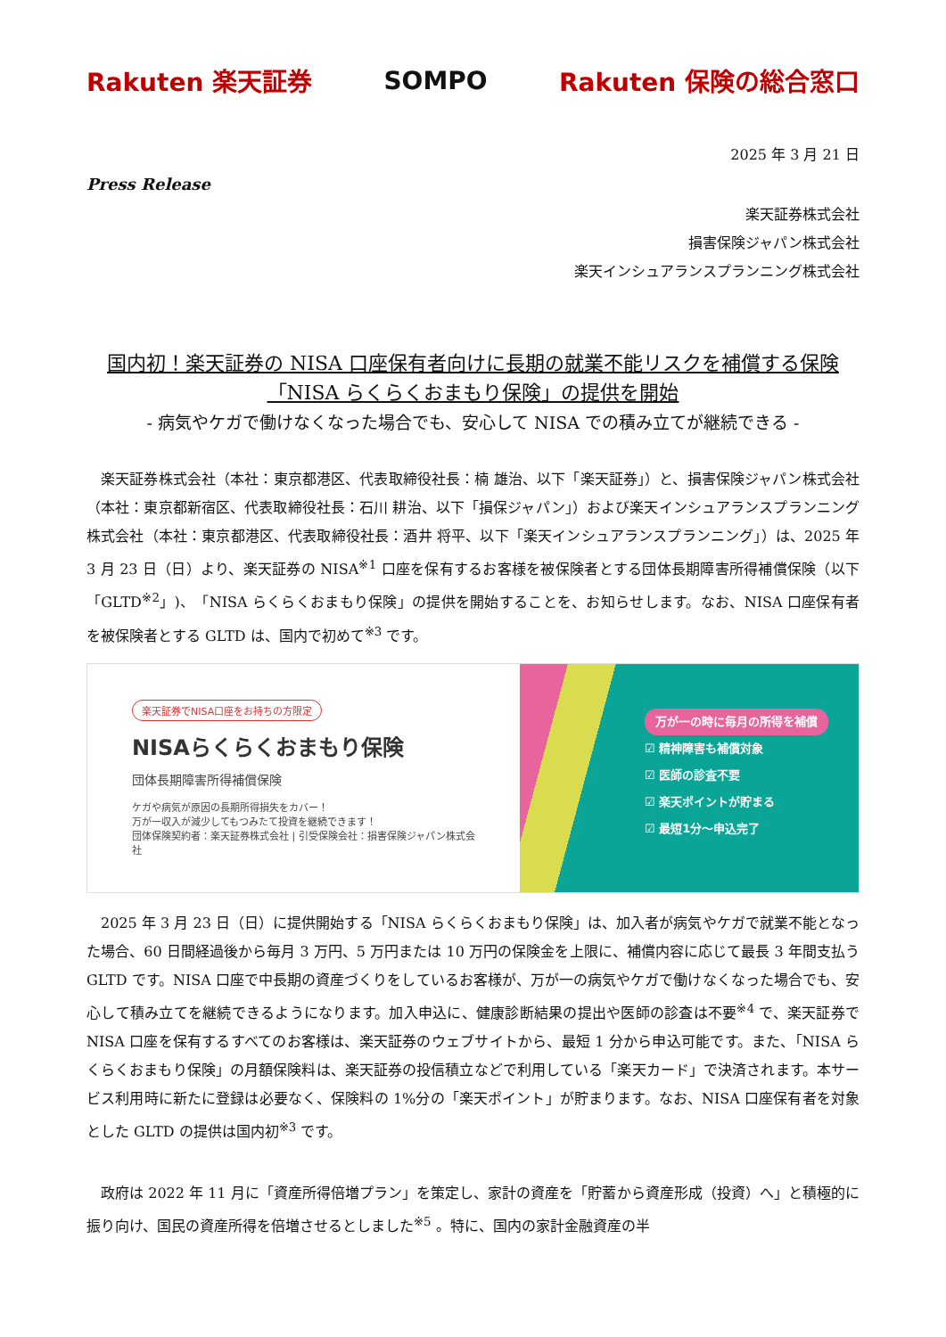Rakuten 楽天証券 SOMPO Rakuten 保険の総合窓口
2025 年 3 月 21 日
Press Release
楽天証券株式会社
損害保険ジャパン株式会社
楽天インシュアランスプランニング株式会社
国内初！楽天証券の NISA 口座保有者向けに長期の就業不能リスクを補償する保険
「NISA らくらくおまもり保険」の提供を開始
- 病気やケガで働けなくなった場合でも、安心して NISA での積み立てが継続できる -
楽天証券株式会社（本社：東京都港区、代表取締役社長：楠 雄治、以下「楽天証券」）と、損害保険ジャパン株式会社（本社：東京都新宿区、代表取締役社長：石川 耕治、以下「損保ジャパン」）および楽天インシュアランスプランニング株式会社（本社：東京都港区、代表取締役社長：酒井 将平、以下「楽天インシュアランスプランニング」）は、2025 年 3 月 23 日（日）より、楽天証券の NISA<sup>※1</sup> 口座を保有するお客様を被保険者とする団体長期障害所得補償保険（以下「GLTD<sup>※2</sup>」)、「NISA らくらくおまもり保険」の提供を開始することを、お知らせします。なお、NISA 口座保有者を被保険者とする GLTD は、国内で初めて<sup>※3</sup> です。
楽天証券でNISA口座をお持ちの方限定
NISAらくらくおまもり保険
団体長期障害所得補償保険
ケガや病気が原因の長期所得損失をカバー！
万が一収入が減少してもつみたて投資を継続できます！
団体保険契約者：楽天証券株式会社 | 引受保険会社：損害保険ジャパン株式会社
万が一の時に毎月の所得を補償
☑ 精神障害も補償対象
☑ 医師の診査不要
☑ 楽天ポイントが貯まる
☑ 最短1分～申込完了
2025 年 3 月 23 日（日）に提供開始する「NISA らくらくおまもり保険」は、加入者が病気やケガで就業不能となった場合、60 日間経過後から毎月 3 万円、5 万円または 10 万円の保険金を上限に、補償内容に応じて最長 3 年間支払う GLTD です。NISA 口座で中長期の資産づくりをしているお客様が、万が一の病気やケガで働けなくなった場合でも、安心して積み立てを継続できるようになります。加入申込に、健康診断結果の提出や医師の診査は不要<sup>※4</sup> で、楽天証券で NISA 口座を保有するすべてのお客様は、楽天証券のウェブサイトから、最短 1 分から申込可能です。また、「NISA らくらくおまもり保険」の月額保険料は、楽天証券の投信積立などで利用している「楽天カード」で決済されます。本サービス利用時に新たに登録は必要なく、保険料の 1%分の「楽天ポイント」が貯まります。なお、NISA 口座保有者を対象とした GLTD の提供は国内初<sup>※3</sup> です。
政府は 2022 年 11 月に「資産所得倍増プラン」を策定し、家計の資産を「貯蓄から資産形成（投資）へ」と積極的に振り向け、国民の資産所得を倍増させるとしました<sup>※5</sup> 。特に、国内の家計金融資産の半